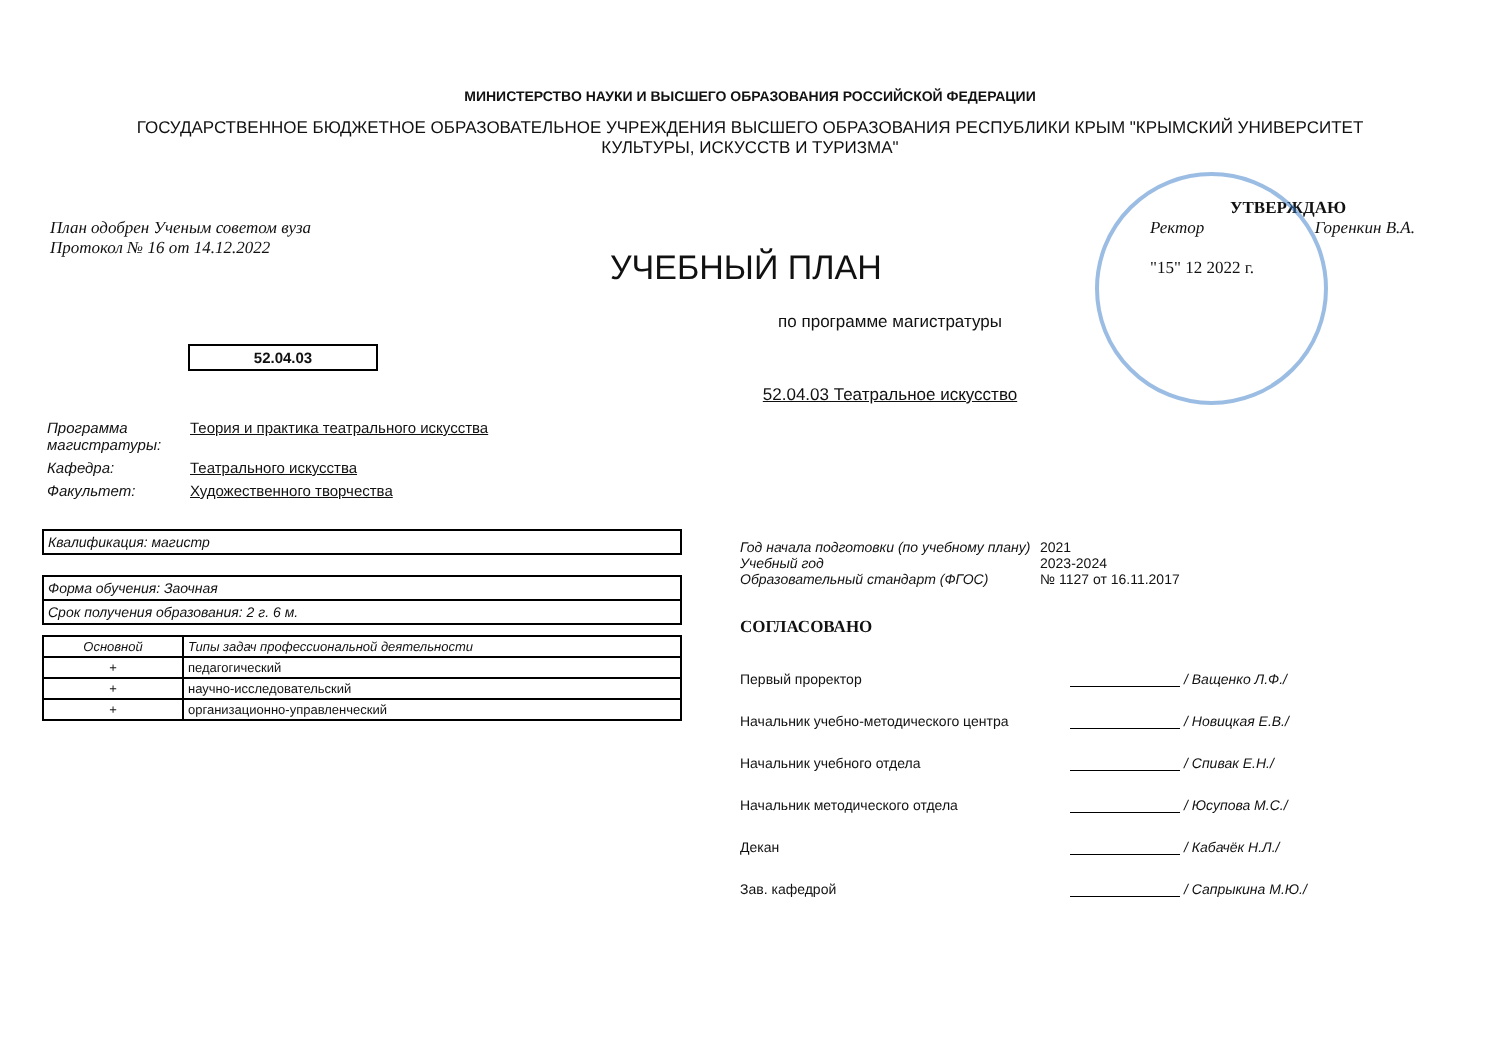МИНИСТЕРСТВО НАУКИ И ВЫСШЕГО ОБРАЗОВАНИЯ РОССИЙСКОЙ ФЕДЕРАЦИИ
ГОСУДАРСТВЕННОЕ БЮДЖЕТНОЕ ОБРАЗОВАТЕЛЬНОЕ УЧРЕЖДЕНИЯ ВЫСШЕГО ОБРАЗОВАНИЯ РЕСПУБЛИКИ КРЫМ "КРЫМСКИЙ УНИВЕРСИТЕТ КУЛЬТУРЫ, ИСКУССТВ И ТУРИЗМА"
План одобрен Ученым советом вуза
Протокол № 16 от 14.12.2022
УЧЕБНЫЙ ПЛАН
УТВЕРЖДАЮ
Ректор Горенкин В.А.
"15" 12 2022 г.
по программе магистратуры
52.04.03
52.04.03 Театральное искусство
Программа магистратуры: Теория и практика театрального искусства
Кафедра: Театрального искусства
Факультет: Художественного творчества
Квалификация: магистр
Форма обучения: Заочная
Срок получения образования: 2 г. 6 м.
| Основной | Типы задач профессиональной деятельности |
| --- | --- |
| + | педагогический |
| + | научно-исследовательский |
| + | организационно-управленческий |
Год начала подготовки (по учебному плану) 2021
Учебный год 2023-2024
Образовательный стандарт (ФГОС) № 1127 от 16.11.2017
СОГЛАСОВАНО
Первый проректор / Ващенко Л.Ф./
Начальник учебно-методического центра / Новицкая Е.В./
Начальник учебного отдела / Спивак Е.Н./
Начальник методического отдела / Юсупова М.С./
Декан / Кабачёк Н.Л./
Зав. кафедрой / Сапрыкина М.Ю./